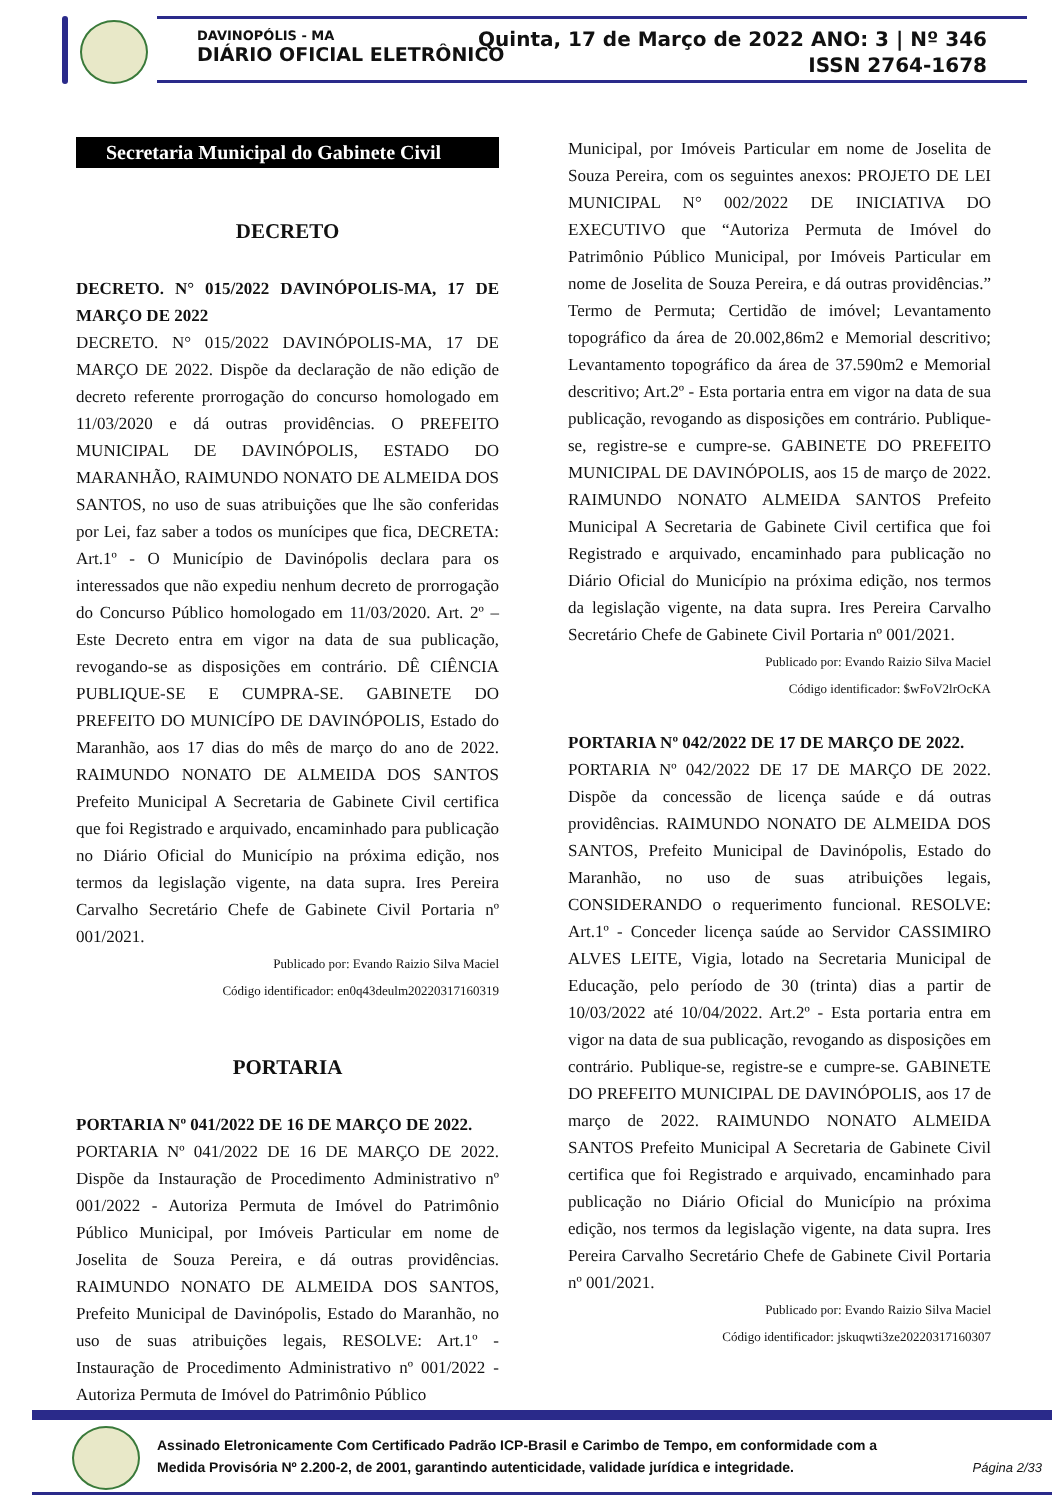DAVINOPÓLIS - MA
DIÁRIO OFICIAL ELETRÔNICO
Quinta, 17 de Março de 2022 ANO: 3 | Nº 346
ISSN 2764-1678
Secretaria Municipal do Gabinete Civil
DECRETO
DECRETO. N° 015/2022 DAVINÓPOLIS-MA, 17 DE MARÇO DE 2022
DECRETO. N° 015/2022 DAVINÓPOLIS-MA, 17 DE MARÇO DE 2022. Dispõe da declaração de não edição de decreto referente prorrogação do concurso homologado em 11/03/2020 e dá outras providências. O PREFEITO MUNICIPAL DE DAVINÓPOLIS, ESTADO DO MARANHÃO, RAIMUNDO NONATO DE ALMEIDA DOS SANTOS, no uso de suas atribuições que lhe são conferidas por Lei, faz saber a todos os munícipes que fica, DECRETA: Art.1º - O Município de Davinópolis declara para os interessados que não expediu nenhum decreto de prorrogação do Concurso Público homologado em 11/03/2020. Art. 2º – Este Decreto entra em vigor na data de sua publicação, revogando-se as disposições em contrário. DÊ CIÊNCIA PUBLIQUE-SE E CUMPRA-SE. GABINETE DO PREFEITO DO MUNICÍPO DE DAVINÓPOLIS, Estado do Maranhão, aos 17 dias do mês de março do ano de 2022. RAIMUNDO NONATO DE ALMEIDA DOS SANTOS Prefeito Municipal A Secretaria de Gabinete Civil certifica que foi Registrado e arquivado, encaminhado para publicação no Diário Oficial do Município na próxima edição, nos termos da legislação vigente, na data supra. Ires Pereira Carvalho Secretário Chefe de Gabinete Civil Portaria nº 001/2021.
Publicado por: Evando Raizio Silva Maciel
Código identificador: en0q43deulm20220317160319
PORTARIA
PORTARIA Nº 041/2022 DE 16 DE MARÇO DE 2022.
PORTARIA Nº 041/2022 DE 16 DE MARÇO DE 2022. Dispõe da Instauração de Procedimento Administrativo nº 001/2022 - Autoriza Permuta de Imóvel do Patrimônio Público Municipal, por Imóveis Particular em nome de Joselita de Souza Pereira, e dá outras providências. RAIMUNDO NONATO DE ALMEIDA DOS SANTOS, Prefeito Municipal de Davinópolis, Estado do Maranhão, no uso de suas atribuições legais, RESOLVE: Art.1º - Instauração de Procedimento Administrativo nº 001/2022 - Autoriza Permuta de Imóvel do Patrimônio Público
Municipal, por Imóveis Particular em nome de Joselita de Souza Pereira, com os seguintes anexos: PROJETO DE LEI MUNICIPAL N° 002/2022 DE INICIATIVA DO EXECUTIVO que “Autoriza Permuta de Imóvel do Patrimônio Público Municipal, por Imóveis Particular em nome de Joselita de Souza Pereira, e dá outras providências.” Termo de Permuta; Certidão de imóvel; Levantamento topográfico da área de 20.002,86m2 e Memorial descritivo; Levantamento topográfico da área de 37.590m2 e Memorial descritivo; Art.2º - Esta portaria entra em vigor na data de sua publicação, revogando as disposições em contrário. Publique-se, registre-se e cumpre-se. GABINETE DO PREFEITO MUNICIPAL DE DAVINÓPOLIS, aos 15 de março de 2022. RAIMUNDO NONATO ALMEIDA SANTOS Prefeito Municipal A Secretaria de Gabinete Civil certifica que foi Registrado e arquivado, encaminhado para publicação no Diário Oficial do Município na próxima edição, nos termos da legislação vigente, na data supra. Ires Pereira Carvalho Secretário Chefe de Gabinete Civil Portaria nº 001/2021.
Publicado por: Evando Raizio Silva Maciel
Código identificador: $wFoV2lrOcKA
PORTARIA Nº 042/2022 DE 17 DE MARÇO DE 2022.
PORTARIA Nº 042/2022 DE 17 DE MARÇO DE 2022. Dispõe da concessão de licença saúde e dá outras providências. RAIMUNDO NONATO DE ALMEIDA DOS SANTOS, Prefeito Municipal de Davinópolis, Estado do Maranhão, no uso de suas atribuições legais, CONSIDERANDO o requerimento funcional. RESOLVE: Art.1º - Conceder licença saúde ao Servidor CASSIMIRO ALVES LEITE, Vigia, lotado na Secretaria Municipal de Educação, pelo período de 30 (trinta) dias a partir de 10/03/2022 até 10/04/2022. Art.2º - Esta portaria entra em vigor na data de sua publicação, revogando as disposições em contrário. Publique-se, registre-se e cumpre-se. GABINETE DO PREFEITO MUNICIPAL DE DAVINÓPOLIS, aos 17 de março de 2022. RAIMUNDO NONATO ALMEIDA SANTOS Prefeito Municipal A Secretaria de Gabinete Civil certifica que foi Registrado e arquivado, encaminhado para publicação no Diário Oficial do Município na próxima edição, nos termos da legislação vigente, na data supra. Ires Pereira Carvalho Secretário Chefe de Gabinete Civil Portaria nº 001/2021.
Publicado por: Evando Raizio Silva Maciel
Código identificador: jskuqwti3ze20220317160307
Assinado Eletronicamente Com Certificado Padrão ICP-Brasil e Carimbo de Tempo, em conformidade com a
Medida Provisória Nº 2.200-2, de 2001, garantindo autenticidade, validade jurídica e integridade.
Página 2/33